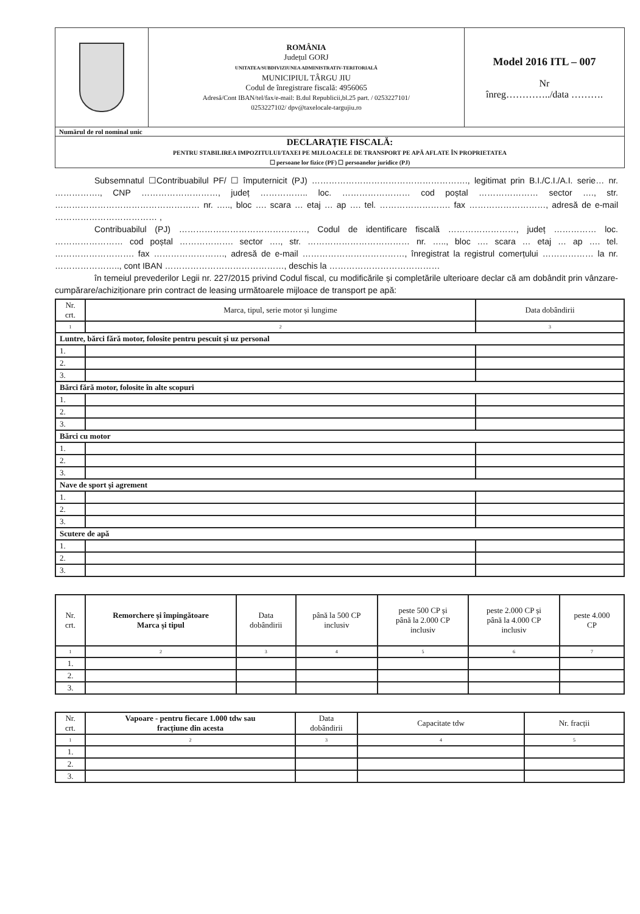| | ROMÂNIA Județul GORJ UNITATEA/SUBDIVIZIUNEA ADMINISTRATIV-TERITORIALĂ MUNICIPIUL TÂRGU JIU Codul de înregistrare fiscală: 4956065 Adresă/Cont IBAN/tel/fax/e-mail: B.dul Republicii,bl.25 part. / 0253227101/ 0253227102/ dpv@taxelocale-targujiu.ro | Model 2016 ITL – 007 Nr înreg…………../data ………. |
| Numărul de rol nominal unic | | |
| DECLARAȚIE FISCALĂ: PENTRU STABILIREA IMPOZITULUI/TAXEI PE MIJLOACELE DE TRANSPORT PE APĂ AFLATE ÎN PROPRIETATEA ☐ persoane lor fizice (PF) ☐ persoanelor juridice (PJ) | | |
Subsemnatul ☐Contribuabilul PF/ ☐ împuternicit (PJ) ………………………………………………., legitimat prin B.I./C.I./A.I. serie… nr. ……………., CNP ………………………, județ …………….. loc. …………………… cod poștal ………………… sector …., str. …………………………………………… nr. ….., bloc …. scara … etaj … ap …. tel. ……………………. fax ………………………, adresă de e-mail ……………………………… ,
Contribuabilul (PJ) ………………………………………, Codul de identificare fiscală ……………………, județ …………… loc. …………………… cod poștal ………………. sector …., str. ……………………………… nr. ….., bloc …. scara … etaj … ap …. tel. ………………………. fax ……………………., adresă de e-mail ………………………………, înregistrat la registrul comerțului ……………… la nr. ………………….., cont IBAN ……………………………………, deschis la …………………………………
în temeiul prevederilor Legii nr. 227/2015 privind Codul fiscal, cu modificările și completările ulterioare declar că am dobândit prin vânzare-cumpărare/achiziționare prin contract de leasing următoarele mijloace de transport pe apă:
| Nr. crt. | Marca, tipul, serie motor și lungime | Data dobândirii |
| 1 | 2 | 3 |
| Luntre, bărci fără motor, folosite pentru pescuit și uz personal | | |
| 1. | | |
| 2. | | |
| 3. | | |
| Bărci fără motor, folosite în alte scopuri | | |
| 1. | | |
| 2. | | |
| 3. | | |
| Bărci cu motor | | |
| 1. | | |
| 2. | | |
| 3. | | |
| Nave de sport și agrement | | |
| 1. | | |
| 2. | | |
| 3. | | |
| Scutere de apă | | |
| 1. | | |
| 2. | | |
| 3. | | |
| Nr. crt. | Remorchere și împingătoare Marca și tipul | Data dobândirii | până la 500 CP inclusiv | peste 500 CP și până la 2.000 CP inclusiv | peste 2.000 CP și până la 4.000 CP inclusiv | peste 4.000 CP |
| 1 | 2 | 3 | 4 | 5 | 6 | 7 |
| 1. | | | | | | |
| 2. | | | | | | |
| 3. | | | | | | |
| Nr. crt. | Vapoare - pentru fiecare 1.000 tdw sau fracțiune din acesta | Data dobândirii | Capacitate tdw | Nr. fracții |
| 1 | 2 | 3 | 4 | 5 |
| 1. | | | | |
| 2. | | | | |
| 3. | | | | |